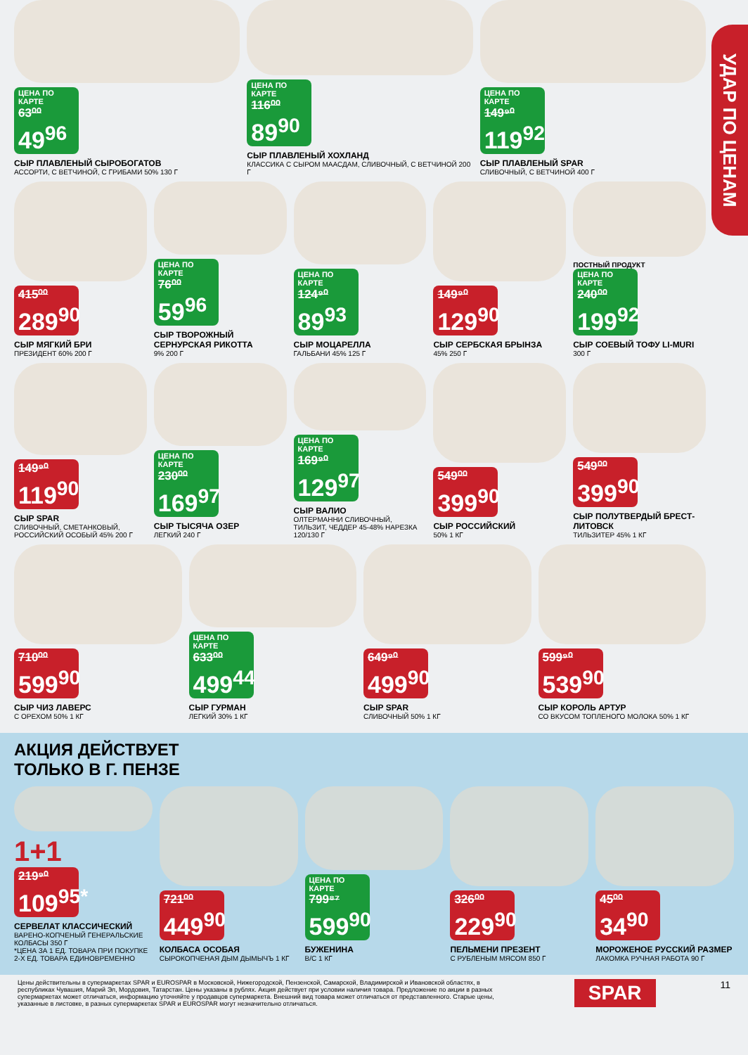УДАР ПО ЦЕНАМ
ЦЕНА ПО КАРТЕ 63⁰⁰ 49<sup>96</sup>
СЫР ПЛАВЛЕНЫЙ СЫРОБОГАТОВ
АССОРТИ, С ВЕТЧИНОЙ, С ГРИБАМИ 50% 130 Г
ЦЕНА ПО КАРТЕ 116⁰⁰ 89<sup>90</sup>
СЫР ПЛАВЛЕНЫЙ ХОХЛАНД
КЛАССИКА С СЫРОМ МААСДАМ, СЛИВОЧНЫЙ, С ВЕТЧИНОЙ 200 Г
ЦЕНА ПО КАРТЕ 149⁹⁰ 119<sup>92</sup>
СЫР ПЛАВЛЕНЫЙ SPAR
СЛИВОЧНЫЙ, С ВЕТЧИНОЙ 400 Г
415⁰⁰ 289<sup>90</sup>
СЫР МЯГКИЙ БРИ
ПРЕЗИДЕНТ 60% 200 Г
ЦЕНА ПО КАРТЕ 76⁰⁰ 59<sup>96</sup>
СЫР ТВОРОЖНЫЙ СЕРНУРСКАЯ РИКОТТА
9% 200 Г
ЦЕНА ПО КАРТЕ 124⁹⁰ 89<sup>93</sup>
СЫР МОЦАРЕЛЛА
ГАЛЬБАНИ 45% 125 Г
149⁹⁰ 129<sup>90</sup>
СЫР СЕРБСКАЯ БРЫНЗА
45% 250 Г
ПОСТНЫЙ ПРОДУКТ
ЦЕНА ПО КАРТЕ 240⁰⁰ 199<sup>92</sup>
СЫР СОЕВЫЙ ТОФУ LI-MURI
300 Г
149⁹⁰ 119<sup>90</sup>
СЫР SPAR
СЛИВОЧНЫЙ, СМЕТАНКОВЫЙ, РОССИЙСКИЙ ОСОБЫЙ 45% 200 Г
ЦЕНА ПО КАРТЕ 230⁰⁰ 169<sup>97</sup>
СЫР ТЫСЯЧА ОЗЕР
ЛЕГКИЙ 240 Г
ЦЕНА ПО КАРТЕ 169⁹⁰ 129<sup>97</sup>
СЫР ВАЛИО
ОЛТЕРМАННИ СЛИВОЧНЫЙ, ТИЛЬЗИТ, ЧЕДДЕР 45-48% НАРЕЗКА 120/130 Г
549⁰⁰ 399<sup>90</sup>
СЫР РОССИЙСКИЙ
50% 1 КГ
549⁰⁰ 399<sup>90</sup>
СЫР ПОЛУТВЕРДЫЙ БРЕСТ-ЛИТОВСК
ТИЛЬЗИТЕР 45% 1 КГ
710⁰⁰ 599<sup>90</sup>
СЫР ЧИЗ ЛАВЕРС
С ОРЕХОМ 50% 1 КГ
ЦЕНА ПО КАРТЕ 633⁰⁰ 499<sup>44</sup>
СЫР ГУРМАН
ЛЕГКИЙ 30% 1 КГ
649⁹⁰ 499<sup>90</sup>
СЫР SPAR
СЛИВОЧНЫЙ 50% 1 КГ
599⁹⁰ 539<sup>90</sup>
СЫР КОРОЛЬ АРТУР
СО ВКУСОМ ТОПЛЕНОГО МОЛОКА 50% 1 КГ
АКЦИЯ ДЕЙСТВУЕТ
ТОЛЬКО В Г. ПЕНЗЕ
1+1
219⁹⁰ 109<sup>95*</sup>
СЕРВЕЛАТ КЛАССИЧЕСКИЙ
ВАРЕНО-КОПЧЕНЫЙ ГЕНЕРАЛЬСКИЕ КОЛБАСЫ 350 Г
*ЦЕНА ЗА 1 ЕД. ТОВАРА ПРИ ПОКУПКЕ 2-Х ЕД. ТОВАРА ЕДИНОВРЕМЕННО
721⁰⁰ 449<sup>90</sup>
КОЛБАСА ОСОБАЯ
СЫРОКОПЧЕНАЯ ДЫМ ДЫМЫЧЪ 1 КГ
ЦЕНА ПО КАРТЕ 799⁸⁷ 599<sup>90</sup>
БУЖЕНИНА
В/С 1 КГ
326⁰⁰ 229<sup>90</sup>
ПЕЛЬМЕНИ ПРЕЗЕНТ
С РУБЛЕНЫМ МЯСОМ 850 Г
45⁰⁰ 34<sup>90</sup>
МОРОЖЕНОЕ РУССКИЙ РАЗМЕР
ЛАКОМКА РУЧНАЯ РАБОТА 90 Г
Цены действительны в супермаркетах SPAR и EUROSPAR в Московской, Нижегородской, Пензенской, Самарской, Владимирской и Ивановской областях, в республиках Чувашия, Марий Эл, Мордовия, Татарстан. Цены указаны в рублях. Акция действует при условии наличия товара. Предложение по акции в разных супермаркетах может отличаться, информацию уточняйте у продавцов супермаркета. Внешний вид товара может отличаться от представленного. Старые цены, указанные в листовке, в разных супермаркетах SPAR и EUROSPAR могут незначительно отличаться.
SPAR
11